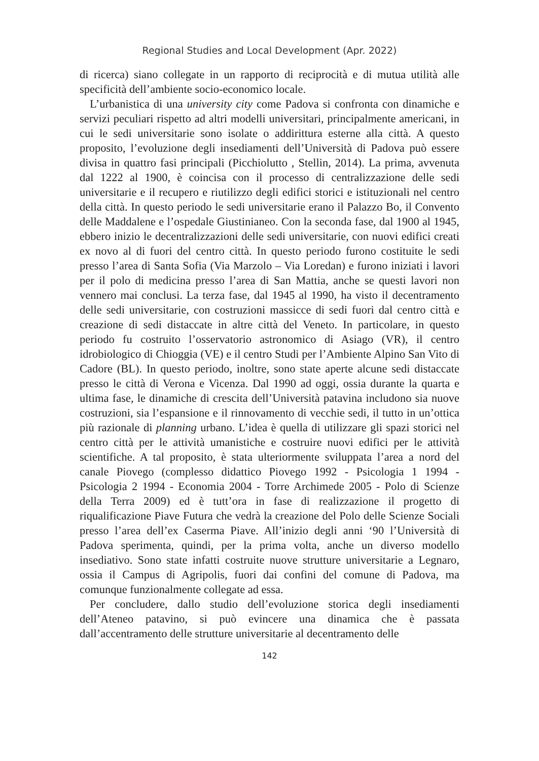Regional Studies and Local Development (Apr. 2022)
di ricerca) siano collegate in un rapporto di reciprocità e di mutua utilità alle specificità dell’ambiente socio-economico locale.
L’urbanistica di una university city come Padova si confronta con dinamiche e servizi peculiari rispetto ad altri modelli universitari, principalmente americani, in cui le sedi universitarie sono isolate o addirittura esterne alla città. A questo proposito, l’evoluzione degli insediamenti dell’Università di Padova può essere divisa in quattro fasi principali (Picchiolutto , Stellin, 2014). La prima, avvenuta dal 1222 al 1900, è coincisa con il processo di centralizzazione delle sedi universitarie e il recupero e riutilizzo degli edifici storici e istituzionali nel centro della città. In questo periodo le sedi universitarie erano il Palazzo Bo, il Convento delle Maddalene e l’ospedale Giustinianeo. Con la seconda fase, dal 1900 al 1945, ebbero inizio le decentralizzazioni delle sedi universitarie, con nuovi edifici creati ex novo al di fuori del centro città. In questo periodo furono costituite le sedi presso l’area di Santa Sofia (Via Marzolo – Via Loredan) e furono iniziati i lavori per il polo di medicina presso l’area di San Mattia, anche se questi lavori non vennero mai conclusi. La terza fase, dal 1945 al 1990, ha visto il decentramento delle sedi universitarie, con costruzioni massicce di sedi fuori dal centro città e creazione di sedi distaccate in altre città del Veneto. In particolare, in questo periodo fu costruito l’osservatorio astronomico di Asiago (VR), il centro idrobiologico di Chioggia (VE) e il centro Studi per l’Ambiente Alpino San Vito di Cadore (BL). In questo periodo, inoltre, sono state aperte alcune sedi distaccate presso le città di Verona e Vicenza. Dal 1990 ad oggi, ossia durante la quarta e ultima fase, le dinamiche di crescita dell’Università patavina includono sia nuove costruzioni, sia l’espansione e il rinnovamento di vecchie sedi, il tutto in un’ottica più razionale di planning urbano. L’idea è quella di utilizzare gli spazi storici nel centro città per le attività umanistiche e costruire nuovi edifici per le attività scientifiche. A tal proposito, è stata ulteriormente sviluppata l’area a nord del canale Piovego (complesso didattico Piovego 1992 - Psicologia 1 1994 - Psicologia 2 1994 - Economia 2004 - Torre Archimede 2005 - Polo di Scienze della Terra 2009) ed è tutt’ora in fase di realizzazione il progetto di riqualificazione Piave Futura che vedrà la creazione del Polo delle Scienze Sociali presso l’area dell’ex Caserma Piave. All’inizio degli anni ‘90 l’Università di Padova sperimenta, quindi, per la prima volta, anche un diverso modello insediativo. Sono state infatti costruite nuove strutture universitarie a Legnaro, ossia il Campus di Agripolis, fuori dai confini del comune di Padova, ma comunque funzionalmente collegate ad essa.
Per concludere, dallo studio dell’evoluzione storica degli insediamenti dell’Ateneo patavino, si può evincere una dinamica che è passata dall’accentramento delle strutture universitarie al decentramento delle
142